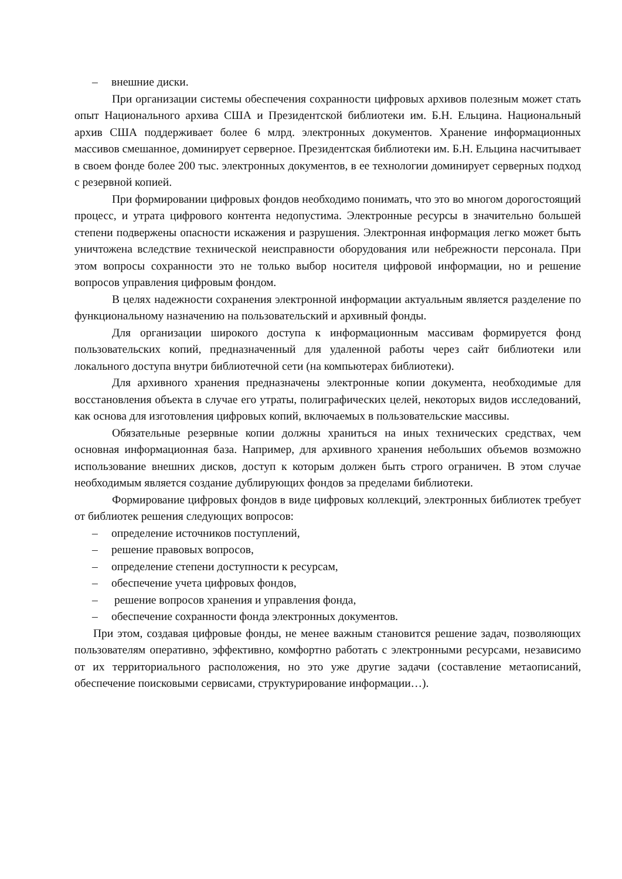– внешние диски.
При организации системы обеспечения сохранности цифровых архивов полезным может стать опыт Национального архива США и Президентской библиотеки им. Б.Н. Ельцина. Национальный архив США поддерживает более 6 млрд. электронных документов. Хранение информационных массивов смешанное, доминирует серверное. Президентская библиотеки им. Б.Н. Ельцина насчитывает в своем фонде более 200 тыс. электронных документов, в ее технологии доминирует серверных подход с резервной копией.
При формировании цифровых фондов необходимо понимать, что это во многом дорогостоящий процесс, и утрата цифрового контента недопустима. Электронные ресурсы в значительно большей степени подвержены опасности искажения и разрушения. Электронная информация легко может быть уничтожена вследствие технической неисправности оборудования или небрежности персонала. При этом вопросы сохранности это не только выбор носителя цифровой информации, но и решение вопросов управления цифровым фондом.
В целях надежности сохранения электронной информации актуальным является разделение по функциональному назначению на пользовательский и архивный фонды.
Для организации широкого доступа к информационным массивам формируется фонд пользовательских копий, предназначенный для удаленной работы через сайт библиотеки или локального доступа внутри библиотечной сети (на компьютерах библиотеки).
Для архивного хранения предназначены электронные копии документа, необходимые для восстановления объекта в случае его утраты, полиграфических целей, некоторых видов исследований, как основа для изготовления цифровых копий, включаемых в пользовательские массивы.
Обязательные резервные копии должны храниться на иных технических средствах, чем основная информационная база. Например, для архивного хранения небольших объемов возможно использование внешних дисков, доступ к которым должен быть строго ограничен. В этом случае необходимым является создание дублирующих фондов за пределами библиотеки.
Формирование цифровых фондов в виде цифровых коллекций, электронных библиотек требует от библиотек решения следующих вопросов:
– определение источников поступлений,
– решение правовых вопросов,
– определение степени доступности к ресурсам,
– обеспечение учета цифровых фондов,
– решение вопросов хранения и управления фонда,
– обеспечение сохранности фонда электронных документов.
При этом, создавая цифровые фонды, не менее важным становится решение задач, позволяющих пользователям оперативно, эффективно, комфортно работать с электронными ресурсами, независимо от их территориального расположения, но это уже другие задачи (составление метаописаний, обеспечение поисковыми сервисами, структурирование информации…).